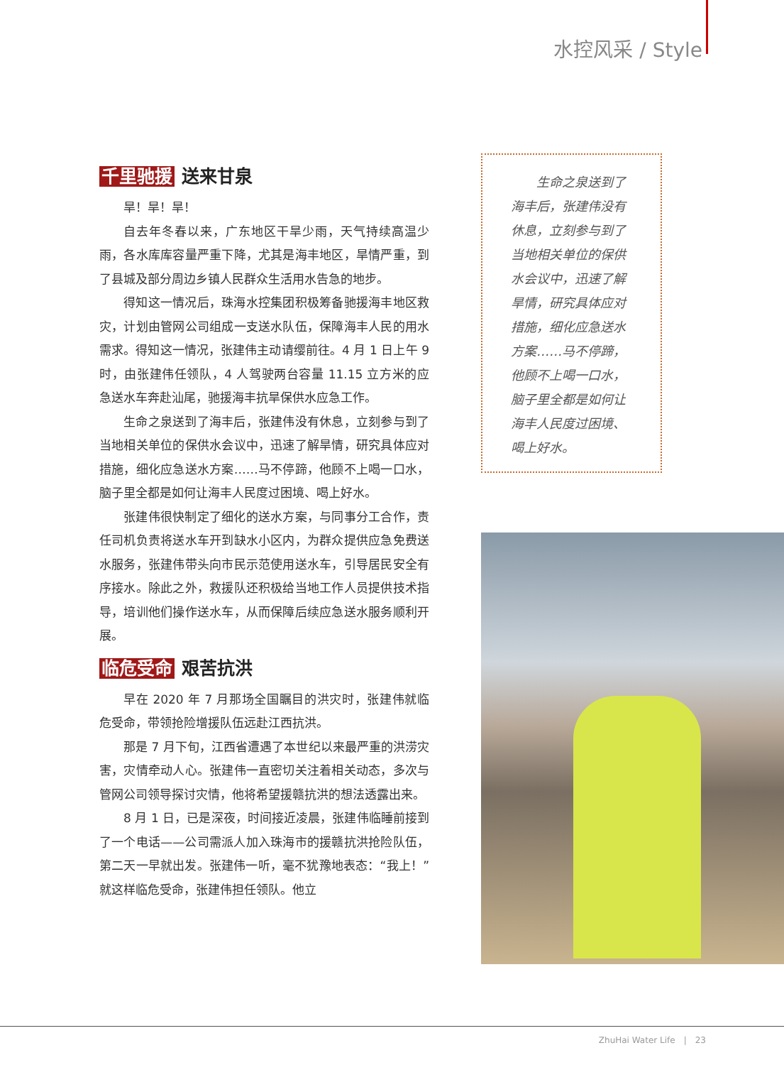水控风采 / Style
千里驰援 送来甘泉
旱！旱！旱！
自去年冬春以来，广东地区干旱少雨，天气持续高温少雨，各水库库容量严重下降，尤其是海丰地区，旱情严重，到了县城及部分周边乡镇人民群众生活用水告急的地步。
得知这一情况后，珠海水控集团积极筹备驰援海丰地区救灾，计划由管网公司组成一支送水队伍，保障海丰人民的用水需求。得知这一情况，张建伟主动请缨前往。4 月 1 日上午 9 时，由张建伟任领队，4 人驾驶两台容量 11.15 立方米的应急送水车奔赴汕尾，驰援海丰抗旱保供水应急工作。
生命之泉送到了海丰后，张建伟没有休息，立刻参与到了当地相关单位的保供水会议中，迅速了解旱情，研究具体应对措施，细化应急送水方案……马不停蹄，他顾不上喝一口水，脑子里全都是如何让海丰人民度过困境、喝上好水。
张建伟很快制定了细化的送水方案，与同事分工合作，责任司机负责将送水车开到缺水小区内，为群众提供应急免费送水服务，张建伟带头向市民示范使用送水车，引导居民安全有序接水。除此之外，救援队还积极给当地工作人员提供技术指导，培训他们操作送水车，从而保障后续应急送水服务顺利开展。
临危受命 艰苦抗洪
早在 2020 年 7 月那场全国瞩目的洪灾时，张建伟就临危受命，带领抢险增援队伍远赴江西抗洪。
那是 7 月下旬，江西省遭遇了本世纪以来最严重的洪涝灾害，灾情牵动人心。张建伟一直密切关注着相关动态，多次与管网公司领导探讨灾情，他将希望援赣抗洪的想法透露出来。
8 月 1 日，已是深夜，时间接近凌晨，张建伟临睡前接到了一个电话——公司需派人加入珠海市的援赣抗洪抢险队伍，第二天一早就出发。张建伟一听，毫不犹豫地表态：“我上！”就这样临危受命，张建伟担任领队。他立
　　生命之泉送到了海丰后，张建伟没有休息，立刻参与到了当地相关单位的保供水会议中，迅速了解旱情，研究具体应对措施，细化应急送水方案……马不停蹄，他顾不上喝一口水，脑子里全都是如何让海丰人民度过困境、喝上好水。
ZhuHai Water Life　|　23